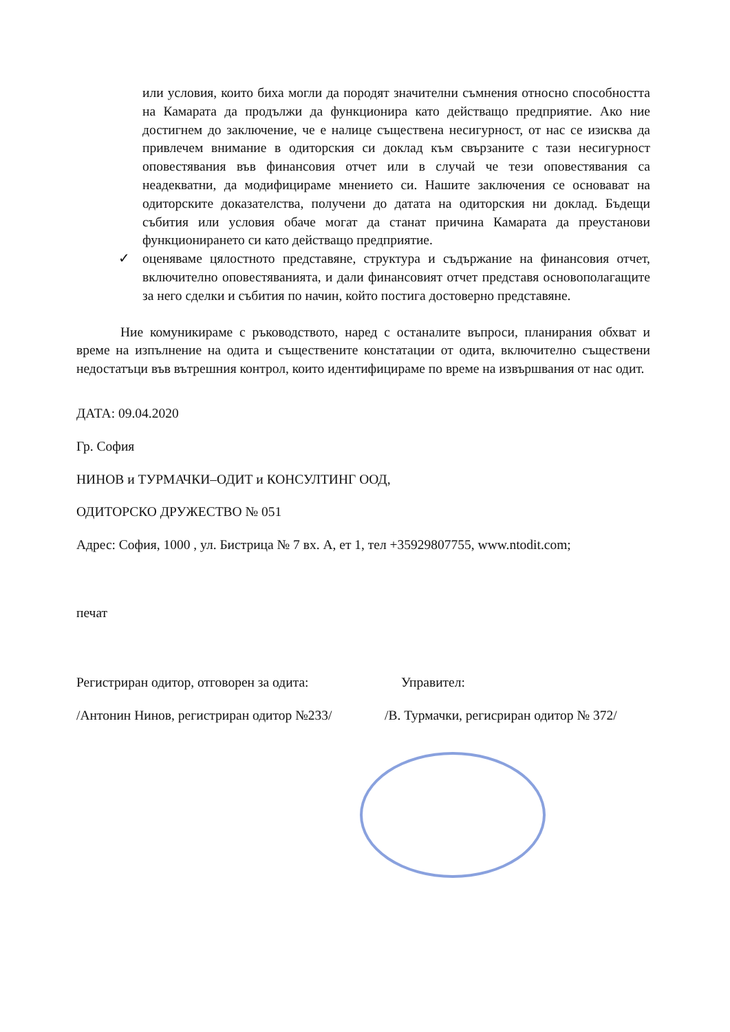или условия, които биха могли да породят значителни съмнения относно способността на Камарата да продължи да функционира като действащо предприятие. Ако ние достигнем до заключение, че е налице съществена несигурност, от нас се изисква да привлечем внимание в одиторския си доклад към свързаните с тази несигурност оповестявания във финансовия отчет или в случай че тези оповестявания са неадекватни, да модифицираме мнението си. Нашите заключения се основават на одиторските доказателства, получени до датата на одиторския ни доклад. Бъдещи събития или условия обаче могат да станат причина Камарата да преустанови функционирането си като действащо предприятие.
✓ оценяваме цялостното представяне, структура и съдържание на финансовия отчет, включително оповестяванията, и дали финансовият отчет представя основополагащите за него сделки и събития по начин, който постига достоверно представяне.
Ние комуникираме с ръководството, наред с останалите въпроси, планирания обхват и време на изпълнение на одита и съществените констатации от одита, включително съществени недостатъци във вътрешния контрол, които идентифицираме по време на извършвания от нас одит.
ДАТА: 09.04.2020
Гр. София
НИНОВ и ТУРМАЧКИ–ОДИТ и КОНСУЛТИНГ ООД,
ОДИТОРСКО ДРУЖЕСТВО № 051
Адрес: София, 1000 , ул. Бистрица № 7 вх. А, ет 1, тел +35929807755, www.ntodit.com;
печат
Регистриран одитор, отговорен за одита: Управител:
/Антонин Нинов, регистриран одитор №233/ /В. Турмачки, регисриран одитор № 372/